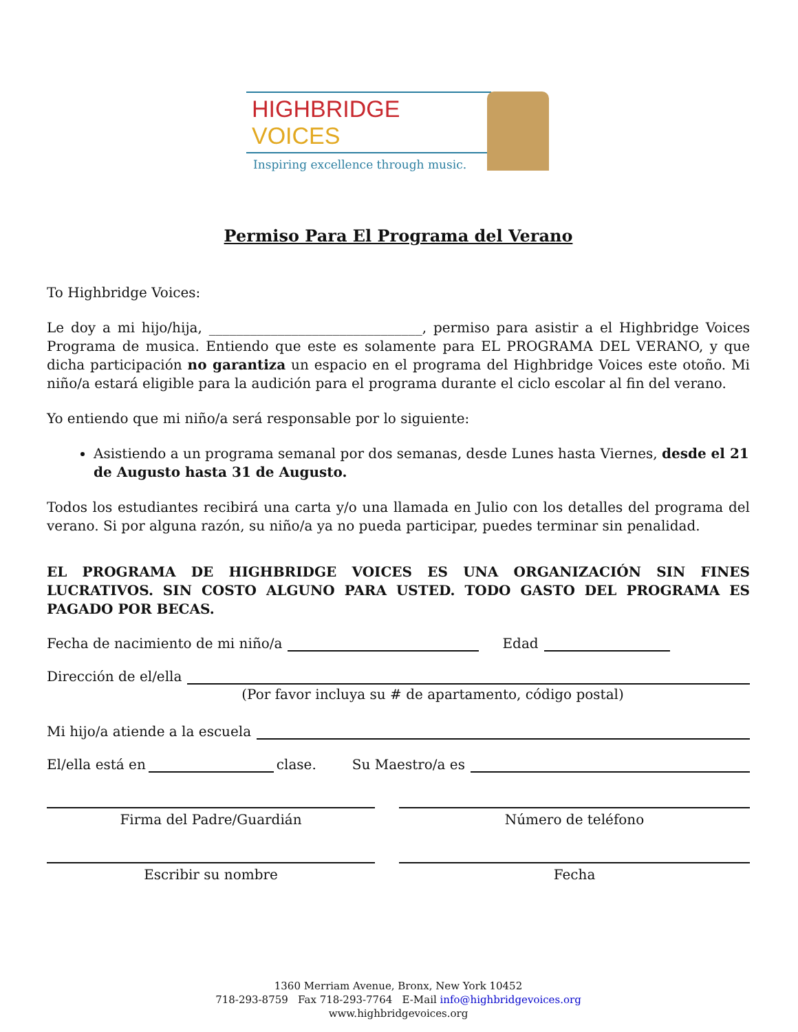HIGHBRIDGE VOICES
Inspiring excellence through music.
Permiso Para El Programa del Verano
To Highbridge Voices:
Le doy a mi hijo/hija, _______________________________, permiso para asistir a el Highbridge Voices Programa de musica. Entiendo que este es solamente para EL PROGRAMA DEL VERANO, y que dicha participación no garantiza un espacio en el programa del Highbridge Voices este otoño. Mi niño/a estará eligible para la audición para el programa durante el ciclo escolar al fin del verano.
Yo entiendo que mi niño/a será responsable por lo siguiente:
Asistiendo a un programa semanal por dos semanas, desde Lunes hasta Viernes, desde el 21 de Augusto hasta 31 de Augusto.
Todos los estudiantes recibirá una carta y/o una llamada en Julio con los detalles del programa del verano. Si por alguna razón, su niño/a ya no pueda participar, puedes terminar sin penalidad.
EL PROGRAMA DE HIGHBRIDGE VOICES ES UNA ORGANIZACIÓN SIN FINES LUCRATIVOS. SIN COSTO ALGUNO PARA USTED. TODO GASTO DEL PROGRAMA ES PAGADO POR BECAS.
Fecha de nacimiento de mi niño/a Edad
Dirección de el/ella
(Por favor incluya su # de apartamento, código postal)
Mi hijo/a atiende a la escuela
El/ella está en clase. Su Maestro/a es
Firma del Padre/Guardián Número de teléfono
Escribir su nombre Fecha
1360 Merriam Avenue, Bronx, New York 10452
718-293-8759 Fax 718-293-7764 E-Mail info@highbridgevoices.org
www.highbridgevoices.org